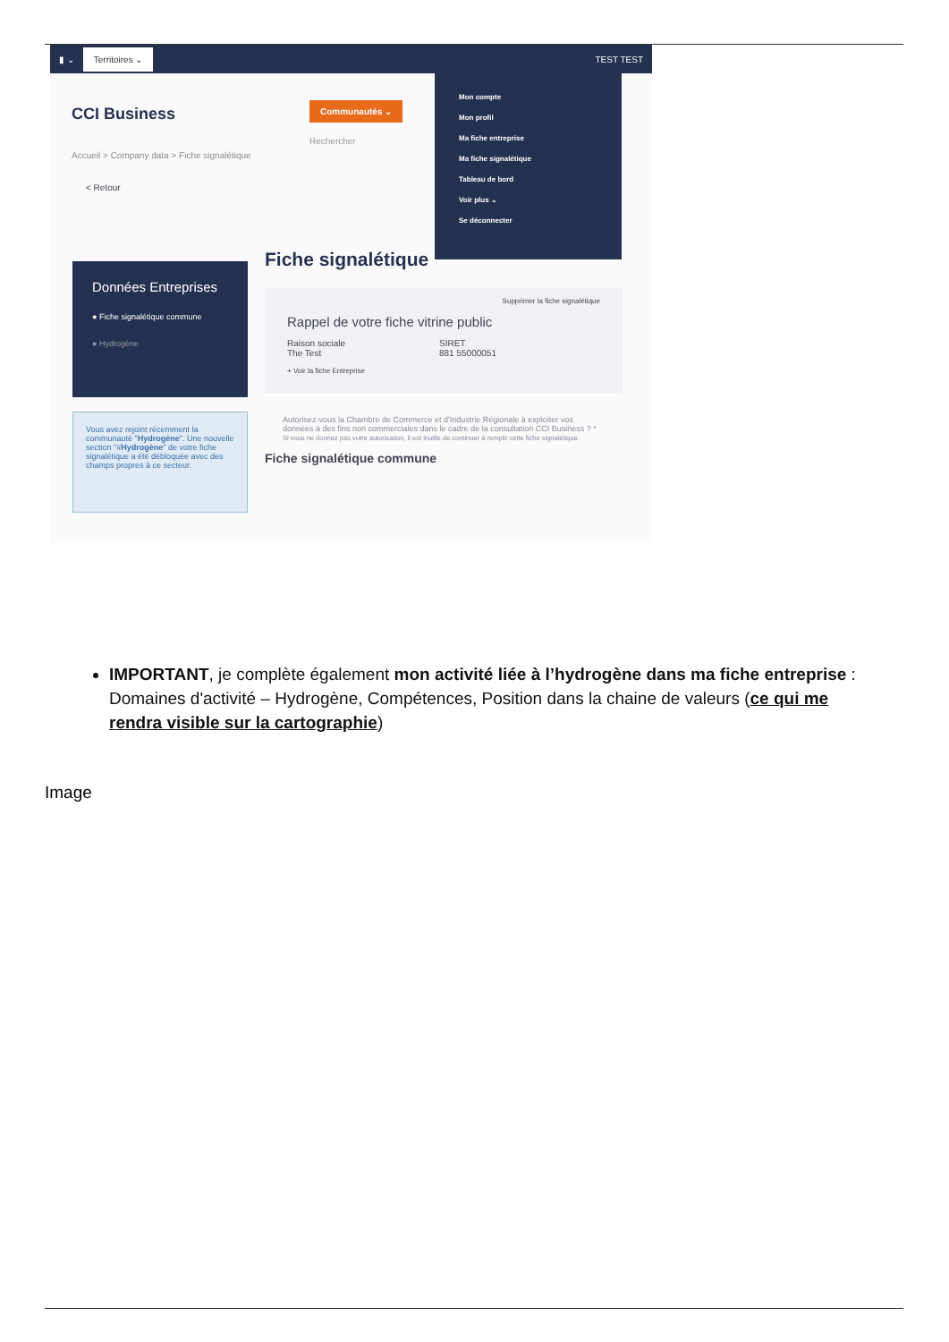▮ ⌄ Territoires ⌄ TEST TEST
CCI Business
Communautés ⌄
Rechercher
Accueil > Company data > Fiche signalétique
< Retour
Mon compte
Mon profil
Ma fiche entreprise
Ma fiche signalétique
Tableau de bord
Voir plus ⌄
Se déconnecter
Données Entreprises
● Fiche signalétique commune
● Hydrogène
Vous avez rejoint récemment la communauté "Hydrogène". Une nouvelle section "#Hydrogène" de votre fiche signalétique a été débloquée avec des champs propres à ce secteur.
Fiche signalétique
Supprimer la fiche signalétique
Rappel de votre fiche vitrine public
Raison sociale
The Test SIRET
881 55000051
+ Voir la fiche Entreprise
Autorisez-vous la Chambre de Commerce et d'Industrie Régionale à exploiter vos données à des fins non commerciales dans le cadre de la consultation CCI Business ? *
Si vous ne donnez pas votre autorisation, il est inutile de continuer à remplir cette fiche signalétique.
Fiche signalétique commune
IMPORTANT, je complète également mon activité liée à l’hydrogène dans ma fiche entreprise : Domaines d'activité – Hydrogène, Compétences, Position dans la chaine de valeurs (ce qui me rendra visible sur la cartographie)
Image